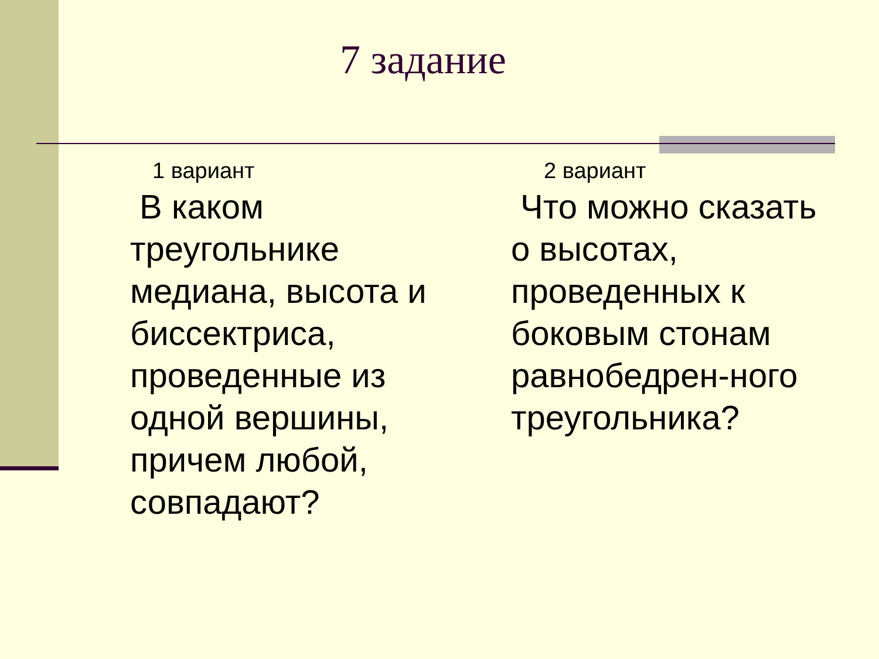7 задание
1 вариант
В каком треугольнике медиана, высота и биссектриса, проведенные из одной вершины, причем любой, совпадают?
2 вариант
Что можно сказать о высотах, проведенных к боковым стонам равнобедрен-ного треугольника?